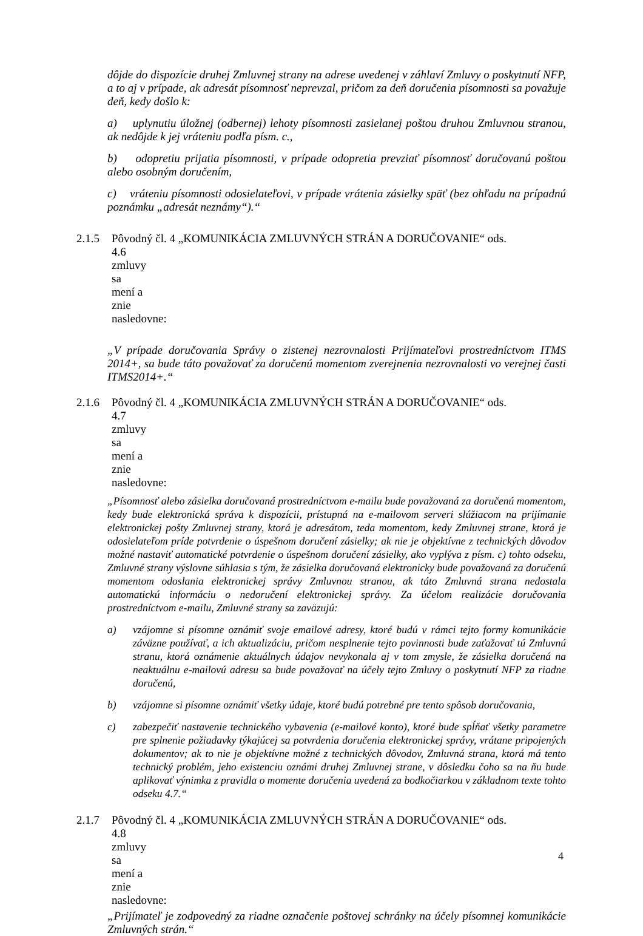dôjde do dispozície druhej Zmluvnej strany na adrese uvedenej v záhlaví Zmluvy o poskytnutí NFP, a to aj v prípade, ak adresát písomnosť neprevzal, pričom za deň doručenia písomnosti sa považuje deň, kedy došlo k:
a) uplynutiu úložnej (odbernej) lehoty písomnosti zasielanej poštou druhou Zmluvnou stranou, ak nedôjde k jej vráteniu podľa písm. c.,
b) odopretiu prijatia písomnosti, v prípade odopretia prevziať písomnosť doručovanú poštou alebo osobným doručením,
c) vráteniu písomnosti odosielateľovi, v prípade vrátenia zásielky späť (bez ohľadu na prípadnú poznámku „adresát neznámy“).“
2.1.5 Pôvodný čl. 4 „KOMUNIKÁCIA ZMLUVNÝCH STRÁN A DORUČOVANIE“ ods.
4.6 zmluvy sa mení a znie nasledovne:
„V prípade doručovania Správy o zistenej nezrovnalosti Prijímateľovi prostredníctvom ITMS 2014+, sa bude táto považovať za doručenú momentom zverejnenia nezrovnalosti vo verejnej časti ITMS2014+.“
2.1.6 Pôvodný čl. 4 „KOMUNIKÁCIA ZMLUVNÝCH STRÁN A DORUČOVANIE“ ods.
4.7 zmluvy sa mení a znie nasledovne:
„Písomnosť alebo zásielka doručovaná prostredníctvom e-mailu bude považovaná za doručenú momentom, kedy bude elektronická správa k dispozícii, prístupná na e-mailovom serveri slúžiacom na prijímanie elektronickej pošty Zmluvnej strany, ktorá je adresátom, teda momentom, kedy Zmluvnej strane, ktorá je odosielateľom príde potvrdenie o úspešnom doručení zásielky; ak nie je objektívne z technických dôvodov možné nastaviť automatické potvrdenie o úspešnom doručení zásielky, ako vyplýva z písm. c) tohto odseku, Zmluvné strany výslovne súhlasia s tým, že zásielka doručovaná elektronicky bude považovaná za doručenú momentom odoslania elektronickej správy Zmluvnou stranou, ak táto Zmluvná strana nedostala automatickú informáciu o nedoručení elektronickej správy. Za účelom realizácie doručovania prostredníctvom e-mailu, Zmluvné strany sa zaväzujú:
a) vzájomne si písomne oznámiť svoje emailové adresy, ktoré budú v rámci tejto formy komunikácie záväzne používať, a ich aktualizáciu, pričom nesplnenie tejto povinnosti bude zaťažovať tú Zmluvnú stranu, ktorá oznámenie aktuálnych údajov nevykonala aj v tom zmysle, že zásielka doručená na neaktuálnu e-mailovú adresu sa bude považovať na účely tejto Zmluvy o poskytnutí NFP za riadne doručenú,
b) vzájomne si písomne oznámiť všetky údaje, ktoré budú potrebné pre tento spôsob doručovania,
c) zabezpečiť nastavenie technického vybavenia (e-mailové konto), ktoré bude spĺňať všetky parametre pre splnenie požiadavky týkajúcej sa potvrdenia doručenia elektronickej správy, vrátane pripojených dokumentov; ak to nie je objektívne možné z technických dôvodov, Zmluvná strana, ktorá má tento technický problém, jeho existenciu oznámi druhej Zmluvnej strane, v dôsledku čoho sa na ňu bude aplikovať výnimka z pravidla o momente doručenia uvedená za bodkočiarkou v základnom texte tohto odseku 4.7.“
2.1.7 Pôvodný čl. 4 „KOMUNIKÁCIA ZMLUVNÝCH STRÁN A DORUČOVANIE“ ods.
4.8 zmluvy sa mení a znie nasledovne:
„Prijímateľ je zodpovedný za riadne označenie poštovej schránky na účely písomnej komunikácie Zmluvných strán.“
4